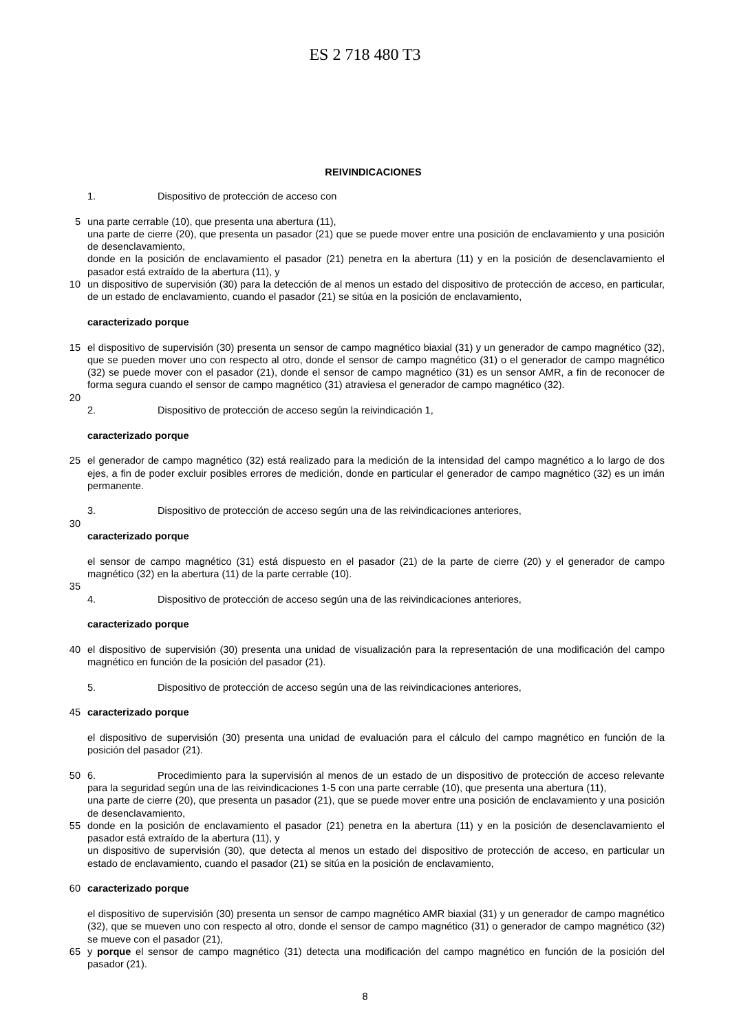ES 2 718 480 T3
REIVINDICACIONES
1. Dispositivo de protección de acceso con
5 una parte cerrable (10), que presenta una abertura (11),
una parte de cierre (20), que presenta un pasador (21) que se puede mover entre una posición de enclavamiento y una posición de desenclavamiento,
donde en la posición de enclavamiento el pasador (21) penetra en la abertura (11) y en la posición de desenclavamiento el pasador está extraído de la abertura (11), y
10 un dispositivo de supervisión (30) para la detección de al menos un estado del dispositivo de protección de acceso, en particular, de un estado de enclavamiento, cuando el pasador (21) se sitúa en la posición de enclavamiento,
caracterizado porque
15 el dispositivo de supervisión (30) presenta un sensor de campo magnético biaxial (31) y un generador de campo magnético (32), que se pueden mover uno con respecto al otro, donde el sensor de campo magnético (31) o el generador de campo magnético (32) se puede mover con el pasador (21), donde el sensor de campo magnético (31) es un sensor AMR, a fin de reconocer de forma segura cuando el sensor de campo magnético (31) atraviesa el generador de campo magnético (32).
20
2. Dispositivo de protección de acceso según la reivindicación 1,
caracterizado porque
25 el generador de campo magnético (32) está realizado para la medición de la intensidad del campo magnético a lo largo de dos ejes, a fin de poder excluir posibles errores de medición, donde en particular el generador de campo magnético (32) es un imán permanente.
3. Dispositivo de protección de acceso según una de las reivindicaciones anteriores,
30
caracterizado porque
el sensor de campo magnético (31) está dispuesto en el pasador (21) de la parte de cierre (20) y el generador de campo magnético (32) en la abertura (11) de la parte cerrable (10).
35
4. Dispositivo de protección de acceso según una de las reivindicaciones anteriores,
caracterizado porque
40 el dispositivo de supervisión (30) presenta una unidad de visualización para la representación de una modificación del campo magnético en función de la posición del pasador (21).
5. Dispositivo de protección de acceso según una de las reivindicaciones anteriores,
45 caracterizado porque
el dispositivo de supervisión (30) presenta una unidad de evaluación para el cálculo del campo magnético en función de la posición del pasador (21).
50 6. Procedimiento para la supervisión al menos de un estado de un dispositivo de protección de acceso relevante para la seguridad según una de las reivindicaciones 1-5 con una parte cerrable (10), que presenta una abertura (11),
una parte de cierre (20), que presenta un pasador (21), que se puede mover entre una posición de enclavamiento y una posición de desenclavamiento,
55 donde en la posición de enclavamiento el pasador (21) penetra en la abertura (11) y en la posición de desenclavamiento el pasador está extraído de la abertura (11), y
un dispositivo de supervisión (30), que detecta al menos un estado del dispositivo de protección de acceso, en particular un estado de enclavamiento, cuando el pasador (21) se sitúa en la posición de enclavamiento,
60 caracterizado porque
el dispositivo de supervisión (30) presenta un sensor de campo magnético AMR biaxial (31) y un generador de campo magnético (32), que se mueven uno con respecto al otro, donde el sensor de campo magnético (31) o generador de campo magnético (32) se mueve con el pasador (21),
65 y porque el sensor de campo magnético (31) detecta una modificación del campo magnético en función de la posición del pasador (21).
8